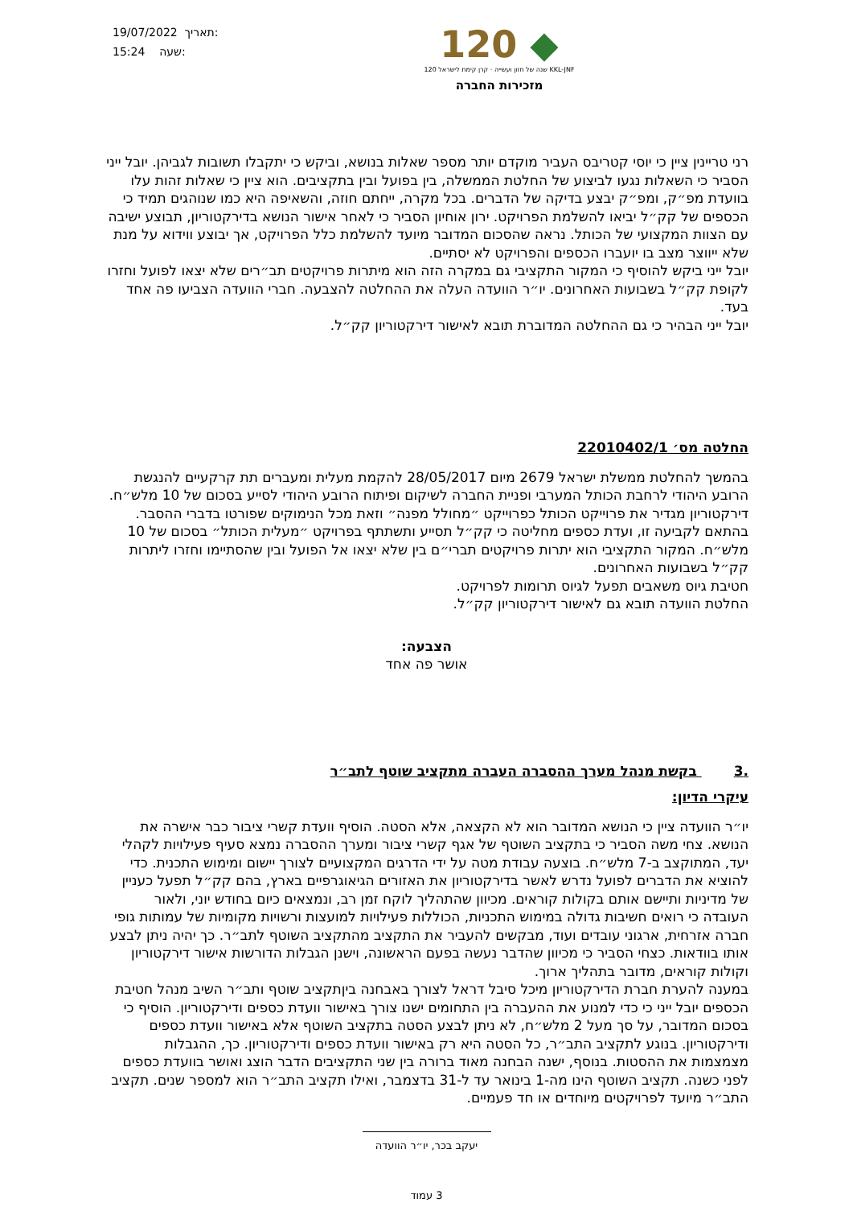19/07/2022 תאריך:
15:24 שעה:
120 ◆
120 שנה של חזון ועשייה · קרן קימת לישראל KKL-JNF
מזכירות החברה
רני טריינין ציין כי יוסי קטריבס העביר מוקדם יותר מספר שאלות בנושא, וביקש כי יתקבלו תשובות לגביהן. יובל ייני הסביר כי השאלות נגעו לביצוע של החלטת הממשלה, בין בפועל ובין בתקציבים. הוא ציין כי שאלות זהות עלו בוועדת מפ״ק, ומפ״ק יבצע בדיקה של הדברים. בכל מקרה, ייחתם חוזה, והשאיפה היא כמו שנוהגים תמיד כי הכספים של קק״ל יביאו להשלמת הפרויקט. ירון אוחיון הסביר כי לאחר אישור הנושא בדירקטוריון, תבוצע ישיבה עם הצוות המקצועי של הכותל. נראה שהסכום המדובר מיועד להשלמת כלל הפרויקט, אך יבוצע ווידוא על מנת שלא ייווצר מצב בו יועברו הכספים והפרויקט לא יסתיים.
יובל ייני ביקש להוסיף כי המקור התקציבי גם במקרה הזה הוא מיתרות פרויקטים תב״רים שלא יצאו לפועל וחזרו לקופת קק״ל בשבועות האחרונים. יו״ר הוועדה העלה את ההחלטה להצבעה. חברי הוועדה הצביעו פה אחד בעד.
יובל ייני הבהיר כי גם ההחלטה המדוברת תובא לאישור דירקטוריון קק״ל.
החלטה מס׳ 22010402/1
בהמשך להחלטת ממשלת ישראל 2679 מיום 28/05/2017 להקמת מעלית ומעברים תת קרקעיים להנגשת הרובע היהודי לרחבת הכותל המערבי ופניית החברה לשיקום ופיתוח הרובע היהודי לסייע בסכום של 10 מלש״ח. דירקטוריון מגדיר את פרוייקט הכותל כפרוייקט ״מחולל מפנה״ וזאת מכל הנימוקים שפורטו בדברי ההסבר.
בהתאם לקביעה זו, ועדת כספים מחליטה כי קק״ל תסייע ותשתתף בפרויקט ״מעלית הכותל״ בסכום של 10 מלש״ח. המקור התקציבי הוא יתרות פרויקטים תברי״ם בין שלא יצאו אל הפועל ובין שהסתיימו וחזרו ליתרות קק״ל בשבועות האחרונים.
חטיבת גיוס משאבים תפעל לגיוס תרומות לפרויקט.
החלטת הוועדה תובא גם לאישור דירקטוריון קק״ל.
הצבעה:
אושר פה אחד
.3 בקשת מנהל מערך ההסברה העברה מתקציב שוטף לתב״ר
עיקרי הדיון:
יו״ר הוועדה ציין כי הנושא המדובר הוא לא הקצאה, אלא הסטה. הוסיף וועדת קשרי ציבור כבר אישרה את הנושא. צחי משה הסביר כי בתקציב השוטף של אגף קשרי ציבור ומערך ההסברה נמצא סעיף פעילויות לקהלי יעד, המתוקצב ב-7 מלש״ח. בוצעה עבודת מטה על ידי הדרגים המקצועיים לצורך יישום ומימוש התכנית. כדי להוציא את הדברים לפועל נדרש לאשר בדירקטוריון את האזורים הגיאוגרפיים בארץ, בהם קק״ל תפעל כעניין של מדיניות ותיישם אותם בקולות קוראים. מכיוון שהתהליך לוקח זמן רב, ונמצאים כיום בחודש יוני, ולאור העובדה כי רואים חשיבות גדולה במימוש התכניות, הכוללות פעילויות למועצות ורשויות מקומיות של עמותות גופי חברה אזרחית, ארגוני עובדים ועוד, מבקשים להעביר את התקציב מהתקציב השוטף לתב״ר. כך יהיה ניתן לבצע אותו בוודאות. כצחי הסביר כי מכיוון שהדבר נעשה בפעם הראשונה, וישנן הגבלות הדורשות אישור דירקטוריון וקולות קוראים, מדובר בתהליך ארוך.
במענה להערת חברת הדירקטוריון מיכל סיבל דראל לצורך באבחנה ביןתקציב שוטף ותב״ר השיב מנהל חטיבת הכספים יובל ייני כי כדי למנוע את ההעברה בין התחומים ישנו צורך באישור וועדת כספים ודירקטוריון. הוסיף כי בסכום המדובר, על סך מעל 2 מלש״ח, לא ניתן לבצע הסטה בתקציב השוטף אלא באישור וועדת כספים ודירקטוריון. בנוגע לתקציב התב״ר, כל הסטה היא רק באישור וועדת כספים ודירקטוריון. כך, ההגבלות מצמצמות את ההסטות. בנוסף, ישנה הבחנה מאוד ברורה בין שני התקציבים הדבר הוצג ואושר בוועדת כספים לפני כשנה. תקציב השוטף הינו מה-1 בינואר עד ל-31 בדצמבר, ואילו תקציב התב״ר הוא למספר שנים. תקציב התב״ר מיועד לפרויקטים מיוחדים או חד פעמיים.
יעקב בכר, יו״ר הוועדה
3 עמוד